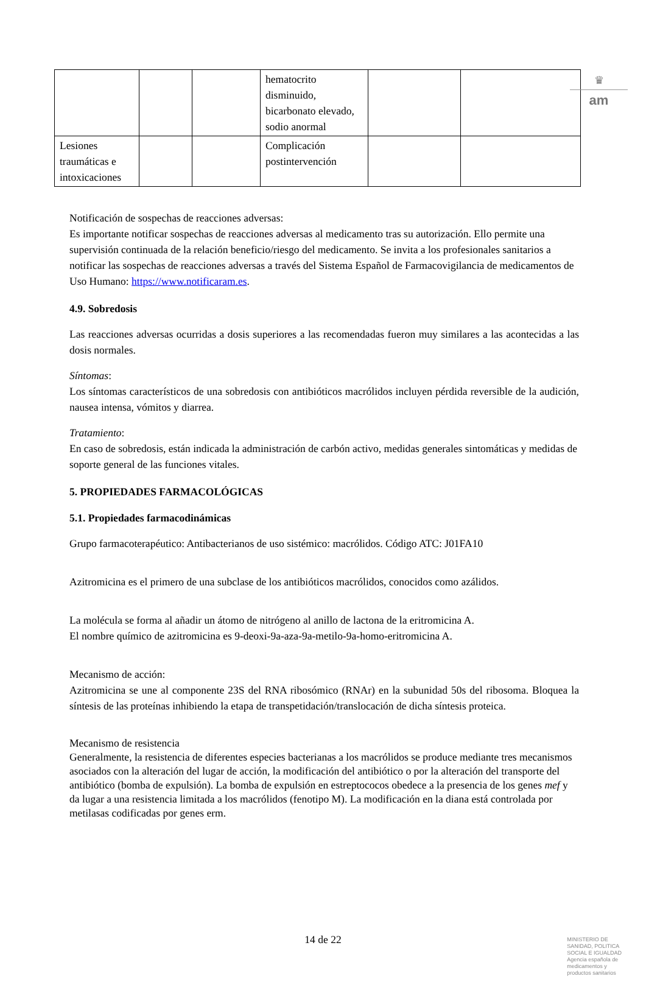♛
am
| | | | hematocrito disminuido, bicarbonato elevado, sodio anormal | | |
| Lesiones traumáticas e intoxicaciones | | | Complicación postintervención | | |
Notificación de sospechas de reacciones adversas:
Es importante notificar sospechas de reacciones adversas al medicamento tras su autorización. Ello permite una supervisión continuada de la relación beneficio/riesgo del medicamento. Se invita a los profesionales sanitarios a notificar las sospechas de reacciones adversas a través del Sistema Español de Farmacovigilancia de medicamentos de Uso Humano: https://www.notificaram.es.
4.9. Sobredosis
Las reacciones adversas ocurridas a dosis superiores a las recomendadas fueron muy similares a las acontecidas a las dosis normales.
Síntomas:
Los síntomas característicos de una sobredosis con antibióticos macrólidos incluyen pérdida reversible de la audición, nausea intensa, vómitos y diarrea.
Tratamiento:
En caso de sobredosis, están indicada la administración de carbón activo, medidas generales sintomáticas y medidas de soporte general de las funciones vitales.
5. PROPIEDADES FARMACOLÓGICAS
5.1. Propiedades farmacodinámicas
Grupo farmacoterapéutico: Antibacterianos de uso sistémico: macrólidos. Código ATC: J01FA10
Azitromicina es el primero de una subclase de los antibióticos macrólidos, conocidos como azálidos.
La molécula se forma al añadir un átomo de nitrógeno al anillo de lactona de la eritromicina A.
El nombre químico de azitromicina es 9-deoxi-9a-aza-9a-metilo-9a-homo-eritromicina A.
Mecanismo de acción:
Azitromicina se une al componente 23S del RNA ribosómico (RNAr) en la subunidad 50s del ribosoma. Bloquea la síntesis de las proteínas inhibiendo la etapa de transpetidación/translocación de dicha síntesis proteica.
Mecanismo de resistencia
Generalmente, la resistencia de diferentes especies bacterianas a los macrólidos se produce mediante tres mecanismos asociados con la alteración del lugar de acción, la modificación del antibiótico o por la alteración del transporte del antibiótico (bomba de expulsión). La bomba de expulsión en estreptococos obedece a la presencia de los genes mef y da lugar a una resistencia limitada a los macrólidos (fenotipo M). La modificación en la diana está controlada por metilasas codificadas por genes erm.
14 de 22
MINISTERIO DE
SANIDAD, POLITICA
SOCIAL E IGUALDAD
Agencia española de
medicamentos y
productos sanitarios